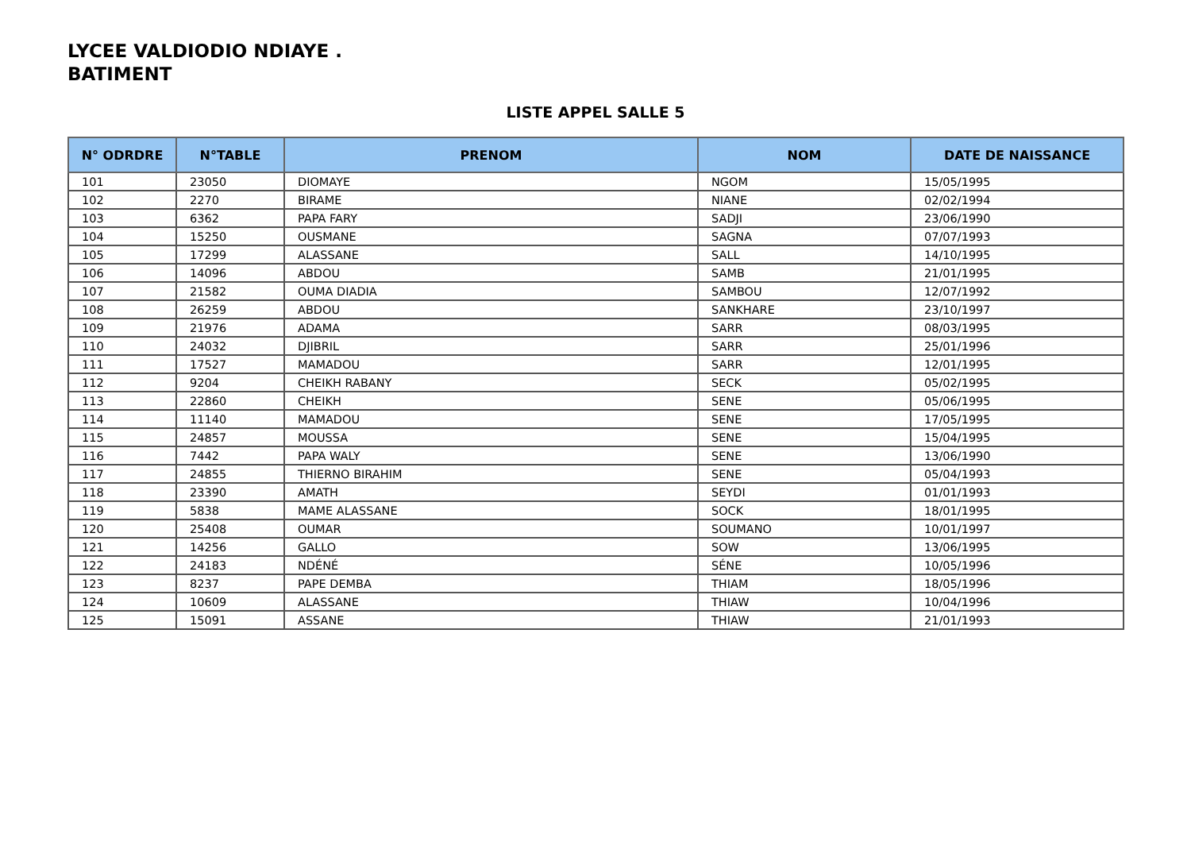LYCEE VALDIODIO NDIAYE .
BATIMENT
LISTE APPEL SALLE 5
| N° ODRDRE | N°TABLE | PRENOM | NOM | DATE DE NAISSANCE |
| --- | --- | --- | --- | --- |
| 101 | 23050 | DIOMAYE | NGOM | 15/05/1995 |
| 102 | 2270 | BIRAME | NIANE | 02/02/1994 |
| 103 | 6362 | PAPA FARY | SADJI | 23/06/1990 |
| 104 | 15250 | OUSMANE | SAGNA | 07/07/1993 |
| 105 | 17299 | ALASSANE | SALL | 14/10/1995 |
| 106 | 14096 | ABDOU | SAMB | 21/01/1995 |
| 107 | 21582 | OUMA DIADIA | SAMBOU | 12/07/1992 |
| 108 | 26259 | ABDOU | SANKHARE | 23/10/1997 |
| 109 | 21976 | ADAMA | SARR | 08/03/1995 |
| 110 | 24032 | DJIBRIL | SARR | 25/01/1996 |
| 111 | 17527 | MAMADOU | SARR | 12/01/1995 |
| 112 | 9204 | CHEIKH RABANY | SECK | 05/02/1995 |
| 113 | 22860 | CHEIKH | SENE | 05/06/1995 |
| 114 | 11140 | MAMADOU | SENE | 17/05/1995 |
| 115 | 24857 | MOUSSA | SENE | 15/04/1995 |
| 116 | 7442 | PAPA WALY | SENE | 13/06/1990 |
| 117 | 24855 | THIERNO BIRAHIM | SENE | 05/04/1993 |
| 118 | 23390 | AMATH | SEYDI | 01/01/1993 |
| 119 | 5838 | MAME ALASSANE | SOCK | 18/01/1995 |
| 120 | 25408 | OUMAR | SOUMANO | 10/01/1997 |
| 121 | 14256 | GALLO | SOW | 13/06/1995 |
| 122 | 24183 | NDÉNÉ | SÉNE | 10/05/1996 |
| 123 | 8237 | PAPE DEMBA | THIAM | 18/05/1996 |
| 124 | 10609 | ALASSANE | THIAW | 10/04/1996 |
| 125 | 15091 | ASSANE | THIAW | 21/01/1993 |